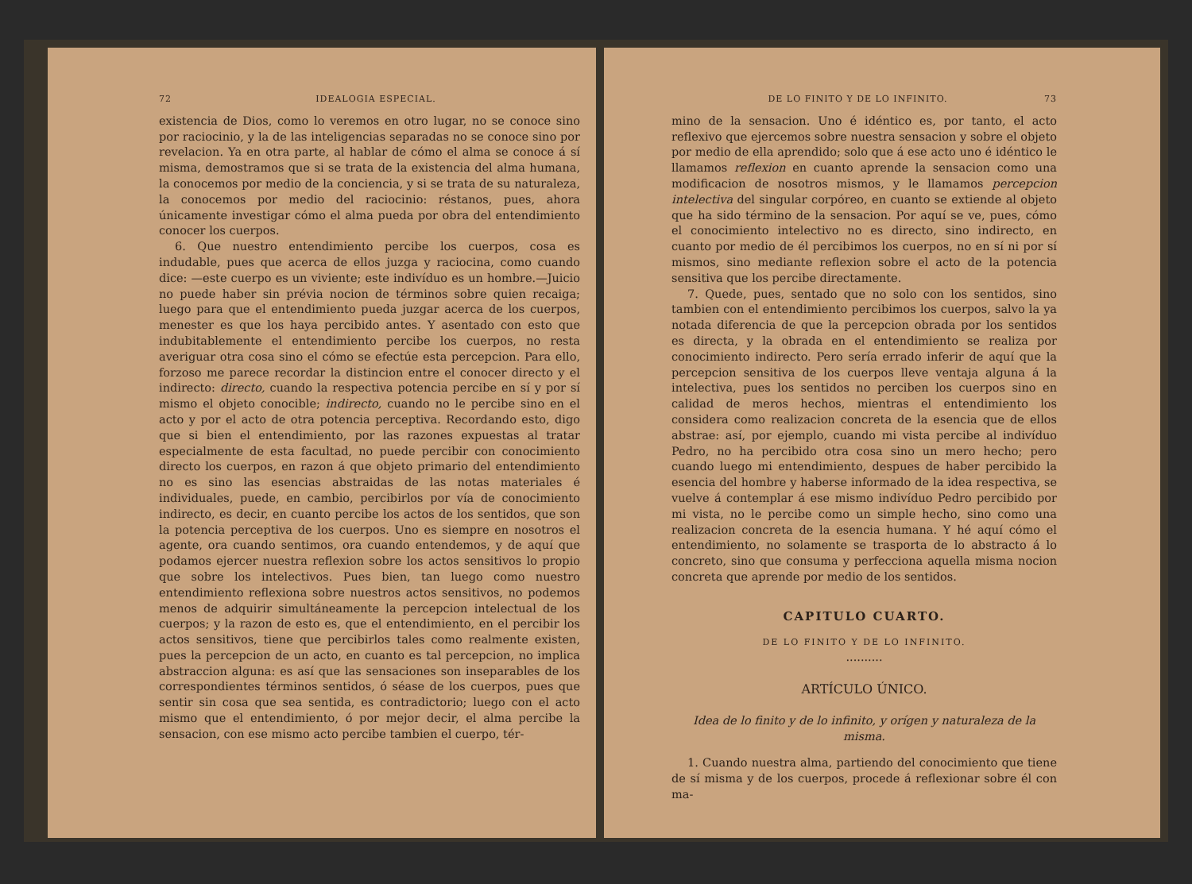72 IDEALOGIA ESPECIAL.
existencia de Dios, como lo veremos en otro lugar, no se conoce sino por raciocinio, y la de las inteligencias separadas no se conoce sino por revelacion. Ya en otra parte, al hablar de cómo el alma se conoce á sí misma, demostramos que si se trata de la existencia del alma humana, la conocemos por medio de la conciencia, y si se trata de su naturaleza, la conocemos por medio del raciocinio: réstanos, pues, ahora únicamente investigar cómo el alma pueda por obra del entendimiento conocer los cuerpos.
6. Que nuestro entendimiento percibe los cuerpos, cosa es indudable, pues que acerca de ellos juzga y raciocina, como cuando dice: —este cuerpo es un viviente; este indivíduo es un hombre.—Juicio no puede haber sin prévia nocion de términos sobre quien recaiga; luego para que el entendimiento pueda juzgar acerca de los cuerpos, menester es que los haya percibido antes. Y asentado con esto que indubitablemente el entendimiento percibe los cuerpos, no resta averiguar otra cosa sino el cómo se efectúe esta percepcion. Para ello, forzoso me parece recordar la distincion entre el conocer directo y el indirecto: directo, cuando la respectiva potencia percibe en sí y por sí mismo el objeto conocible; indirecto, cuando no le percibe sino en el acto y por el acto de otra potencia perceptiva. Recordando esto, digo que si bien el entendimiento, por las razones expuestas al tratar especialmente de esta facultad, no puede percibir con conocimiento directo los cuerpos, en razon á que objeto primario del entendimiento no es sino las esencias abstraidas de las notas materiales é individuales, puede, en cambio, percibirlos por vía de conocimiento indirecto, es decir, en cuanto percibe los actos de los sentidos, que son la potencia perceptiva de los cuerpos. Uno es siempre en nosotros el agente, ora cuando sentimos, ora cuando entendemos, y de aquí que podamos ejercer nuestra reflexion sobre los actos sensitivos lo propio que sobre los intelectivos. Pues bien, tan luego como nuestro entendimiento reflexiona sobre nuestros actos sensitivos, no podemos menos de adquirir simultáneamente la percepcion intelectual de los cuerpos; y la razon de esto es, que el entendimiento, en el percibir los actos sensitivos, tiene que percibirlos tales como realmente existen, pues la percepcion de un acto, en cuanto es tal percepcion, no implica abstraccion alguna: es así que las sensaciones son inseparables de los correspondientes términos sentidos, ó séase de los cuerpos, pues que sentir sin cosa que sea sentida, es contradictorio; luego con el acto mismo que el entendimiento, ó por mejor decir, el alma percibe la sensacion, con ese mismo acto percibe tambien el cuerpo, tér-
DE LO FINITO Y DE LO INFINITO. 73
mino de la sensacion. Uno é idéntico es, por tanto, el acto reflexivo que ejercemos sobre nuestra sensacion y sobre el objeto por medio de ella aprendido; solo que á ese acto uno é idéntico le llamamos reflexion en cuanto aprende la sensacion como una modificacion de nosotros mismos, y le llamamos percepcion intelectiva del singular corpóreo, en cuanto se extiende al objeto que ha sido término de la sensacion. Por aquí se ve, pues, cómo el conocimiento intelectivo no es directo, sino indirecto, en cuanto por medio de él percibimos los cuerpos, no en sí ni por sí mismos, sino mediante reflexion sobre el acto de la potencia sensitiva que los percibe directamente.
7. Quede, pues, sentado que no solo con los sentidos, sino tambien con el entendimiento percibimos los cuerpos, salvo la ya notada diferencia de que la percepcion obrada por los sentidos es directa, y la obrada en el entendimiento se realiza por conocimiento indirecto. Pero sería errado inferir de aquí que la percepcion sensitiva de los cuerpos lleve ventaja alguna á la intelectiva, pues los sentidos no perciben los cuerpos sino en calidad de meros hechos, mientras el entendimiento los considera como realizacion concreta de la esencia que de ellos abstrae: así, por ejemplo, cuando mi vista percibe al indivíduo Pedro, no ha percibido otra cosa sino un mero hecho; pero cuando luego mi entendimiento, despues de haber percibido la esencia del hombre y haberse informado de la idea respectiva, se vuelve á contemplar á ese mismo indivíduo Pedro percibido por mi vista, no le percibe como un simple hecho, sino como una realizacion concreta de la esencia humana. Y hé aquí cómo el entendimiento, no solamente se trasporta de lo abstracto á lo concreto, sino que consuma y perfecciona aquella misma nocion concreta que aprende por medio de los sentidos.
CAPITULO CUARTO.
DE LO FINITO Y DE LO INFINITO.
..........
ARTÍCULO ÚNICO.
Idea de lo finito y de lo infinito, y orígen y naturaleza de la misma.
1. Cuando nuestra alma, partiendo del conocimiento que tiene de sí misma y de los cuerpos, procede á reflexionar sobre él con ma-